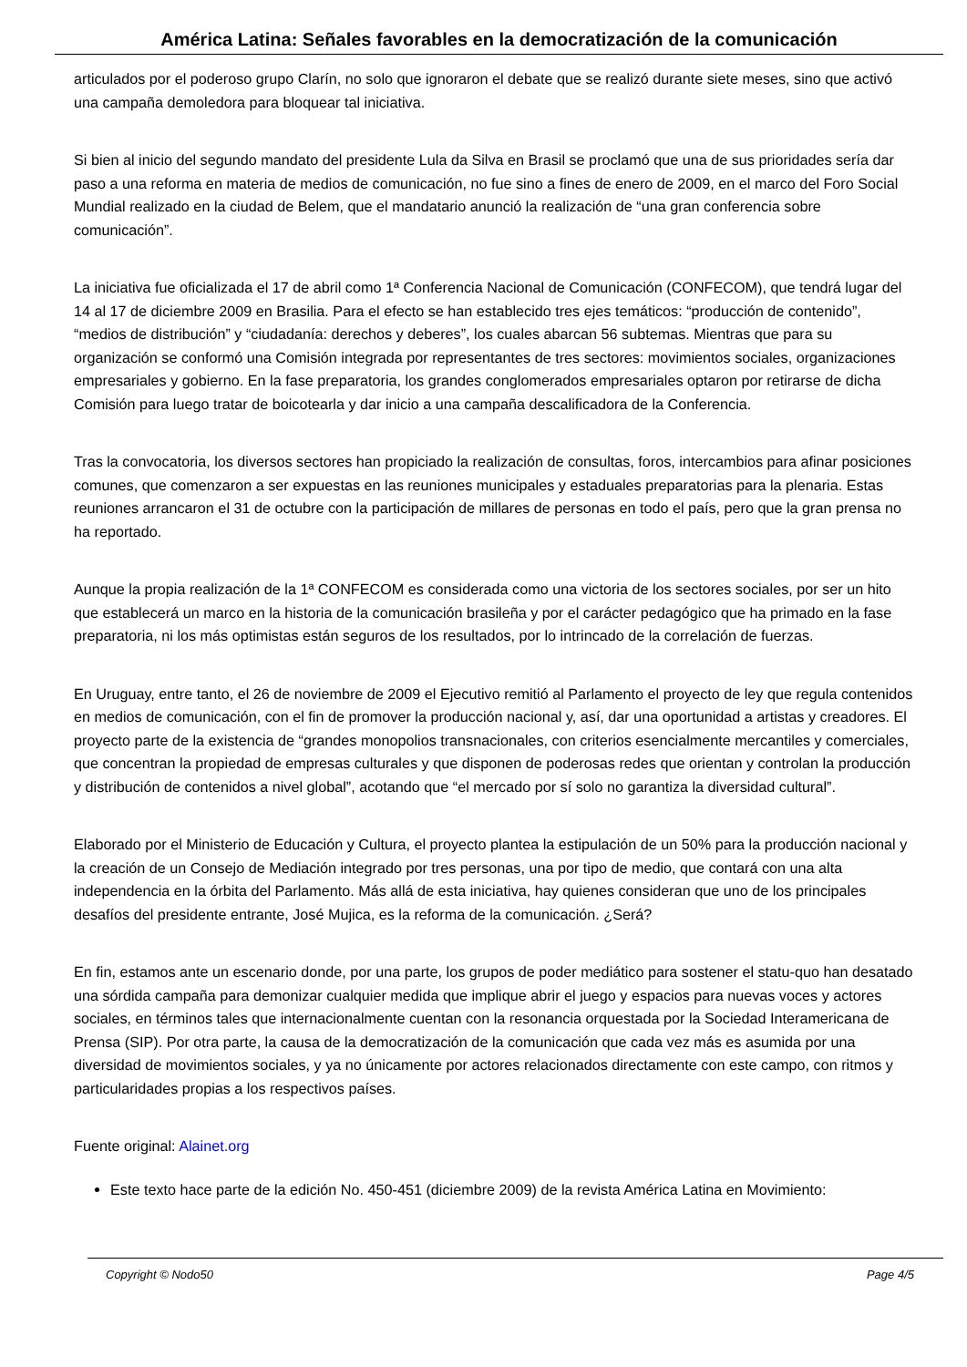América Latina: Señales favorables en la democratización de la comunicación
articulados por el poderoso grupo Clarín, no solo que ignoraron el debate que se realizó durante siete meses, sino que activó una campaña demoledora para bloquear tal iniciativa.
Si bien al inicio del segundo mandato del presidente Lula da Silva en Brasil se proclamó que una de sus prioridades sería dar paso a una reforma en materia de medios de comunicación, no fue sino a fines de enero de 2009, en el marco del Foro Social Mundial realizado en la ciudad de Belem, que el mandatario anunció la realización de “una gran conferencia sobre comunicación”.
La iniciativa fue oficializada el 17 de abril como 1ª Conferencia Nacional de Comunicación (CONFECOM), que tendrá lugar del 14 al 17 de diciembre 2009 en Brasilia. Para el efecto se han establecido tres ejes temáticos: “producción de contenido”, “medios de distribución” y “ciudadanía: derechos y deberes”, los cuales abarcan 56 subtemas. Mientras que para su organización se conformó una Comisión integrada por representantes de tres sectores: movimientos sociales, organizaciones empresariales y gobierno. En la fase preparatoria, los grandes conglomerados empresariales optaron por retirarse de dicha Comisión para luego tratar de boicotearla y dar inicio a una campaña descalificadora de la Conferencia.
Tras la convocatoria, los diversos sectores han propiciado la realización de consultas, foros, intercambios para afinar posiciones comunes, que comenzaron a ser expuestas en las reuniones municipales y estaduales preparatorias para la plenaria. Estas reuniones arrancaron el 31 de octubre con la participación de millares de personas en todo el país, pero que la gran prensa no ha reportado.
Aunque la propia realización de la 1ª CONFECOM es considerada como una victoria de los sectores sociales, por ser un hito que establecerá un marco en la historia de la comunicación brasileña y por el carácter pedagógico que ha primado en la fase preparatoria, ni los más optimistas están seguros de los resultados, por lo intrincado de la correlación de fuerzas.
En Uruguay, entre tanto, el 26 de noviembre de 2009 el Ejecutivo remitió al Parlamento el proyecto de ley que regula contenidos en medios de comunicación, con el fin de promover la producción nacional y, así, dar una oportunidad a artistas y creadores. El proyecto parte de la existencia de “grandes monopolios transnacionales, con criterios esencialmente mercantiles y comerciales, que concentran la propiedad de empresas culturales y que disponen de poderosas redes que orientan y controlan la producción y distribución de contenidos a nivel global”, acotando que “el mercado por sí solo no garantiza la diversidad cultural”.
Elaborado por el Ministerio de Educación y Cultura, el proyecto plantea la estipulación de un 50% para la producción nacional y la creación de un Consejo de Mediación integrado por tres personas, una por tipo de medio, que contará con una alta independencia en la órbita del Parlamento. Más allá de esta iniciativa, hay quienes consideran que uno de los principales desafíos del presidente entrante, José Mujica, es la reforma de la comunicación. ¿Será?
En fin, estamos ante un escenario donde, por una parte, los grupos de poder mediático para sostener el statu-quo han desatado una sórdida campaña para demonizar cualquier medida que implique abrir el juego y espacios para nuevas voces y actores sociales, en términos tales que internacionalmente cuentan con la resonancia orquestada por la Sociedad Interamericana de Prensa (SIP). Por otra parte, la causa de la democratización de la comunicación que cada vez más es asumida por una diversidad de movimientos sociales, y ya no únicamente por actores relacionados directamente con este campo, con ritmos y particularidades propias a los respectivos países.
Fuente original: Alainet.org
Este texto hace parte de la edición No. 450-451 (diciembre 2009) de la revista América Latina en Movimiento:
Copyright © Nodo50 Page 4/5